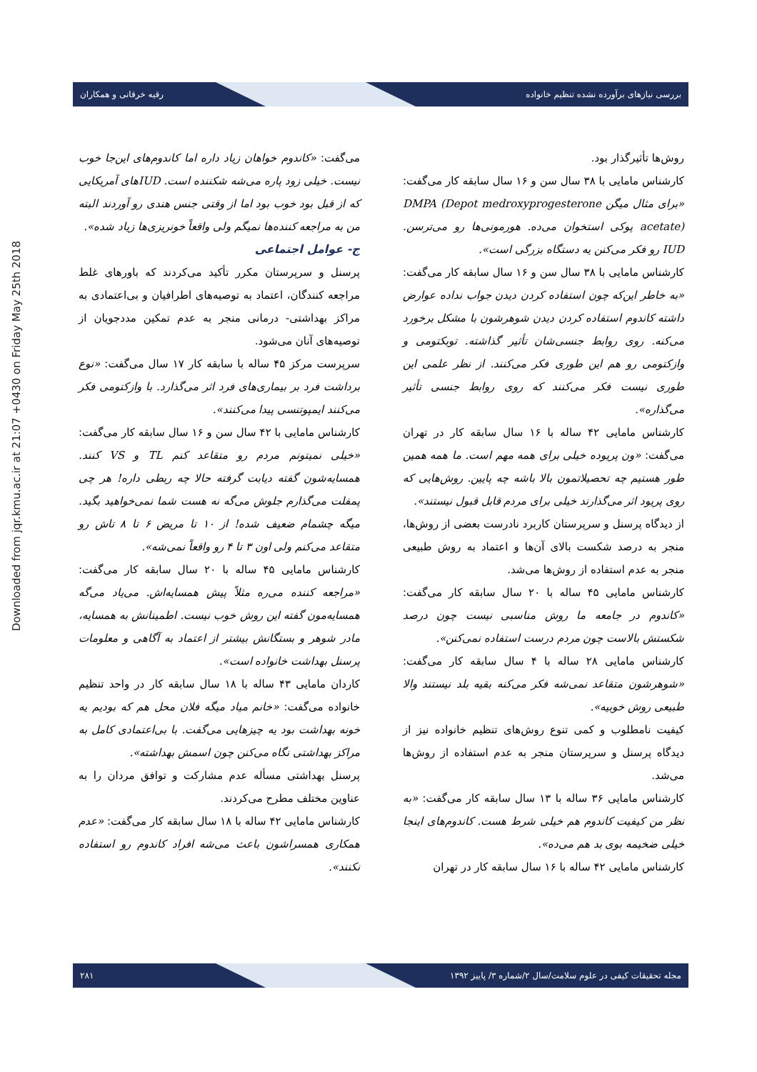Downloaded from jqr.kmu.ac.ir at 21:07 +0430 on Friday May 25th 2018
بررسی نیازهای برآورده نشده تنظیم خانواده رقیه خرقانی و همکاران
روش‌ها تأثیرگذار بود.
کارشناس مامایی با ۳۸ سال سن و ۱۶ سال سابقه کار می‌گفت: «برای مثال میگن DMPA (Depot medroxyprogesterone acetate) پوکی استخوان می‌ده. هورمونی‌ها رو می‌ترسن. IUD رو فکر می‌کنن یه دستگاه بزرگی است».
کارشناس مامایی با ۳۸ سال سن و ۱۶ سال سابقه کار می‌گفت: «به خاطر این‌که چون استفاده کردن دیدن جواب نداده عوارض داشته کاندوم استفاده کردن دیدن شوهرشون با مشکل برخورد می‌کنه. روی روابط جنسی‌شان تأثیر گذاشته. توبکتومی و وازکتومی رو هم این طوری فکر می‌کنند. از نظر علمی این طوری نیست فکر می‌کنند که روی روابط جنسی تأثیر می‌گذاره».
کارشناس مامایی ۴۲ ساله با ۱۶ سال سابقه کار در تهران می‌گفت: «ون پریوده خیلی برای همه مهم است. ما همه همین طور هستیم چه تحصیلاتمون بالا باشه چه پایین. روش‌هایی که روی پریود اثر می‌گذارند خیلی برای مردم قابل قبول نیستند».
از دیدگاه پرسنل و سرپرستان کاربرد نادرست بعضی از روش‌ها، منجر به درصد شکست بالای آن‌ها و اعتماد به روش طبیعی منجر به عدم استفاده از روش‌ها می‌شد.
کارشناس مامایی ۴۵ ساله با ۲۰ سال سابقه کار می‌گفت: «کاندوم در جامعه ما روش مناسبی نیست چون درصد شکستش بالاست چون مردم درست استفاده نمی‌کنن».
کارشناس مامایی ۲۸ ساله با ۴ سال سابقه کار می‌گفت: «شوهرشون متقاعد نمی‌شه فکر می‌کنه بقیه بلد نیستند والا طبیعی روش خوبیه».
کیفیت نامطلوب و کمی تنوع روش‌های تنظیم خانواده نیز از دیدگاه پرسنل و سرپرستان منجر به عدم استفاده از روش‌ها می‌شد.
کارشناس مامایی ۳۶ ساله با ۱۳ سال سابقه کار می‌گفت: «به نظر من کیفیت کاندوم هم خیلی شرط هست. کاندوم‌های اینجا خیلی ضخیمه بوی بد هم می‌ده».
کارشناس مامایی ۴۲ ساله با ۱۶ سال سابقه کار در تهران
می‌گفت: «کاندوم خواهان زیاد داره اما کاندوم‌های این‌جا خوب نیست. خیلی زود پاره می‌شه شکننده است. IUDهای آمریکایی که از قبل بود خوب بود اما از وقتی جنس هندی رو آوردند البته من به مراجعه کننده‌ها نمیگم ولی واقعاً خونریزی‌ها زیاد شده».
ج- عوامل اجتماعی
پرسنل و سرپرستان مکرر تأکید می‌کردند که باورهای غلط مراجعه کنندگان، اعتماد به توصیه‌های اطرافیان و بی‌اعتمادی به مراکز بهداشتی- درمانی منجر به عدم تمکین مددجویان از توصیه‌های آنان می‌شود.
سرپرست مرکز ۴۵ ساله با سابقه کار ۱۷ سال می‌گفت: «نوع برداشت فرد بر بیماری‌های فرد اثر می‌گذارد. با وازکتومی فکر می‌کنند ایمپوتنسی پیدا می‌کنند».
کارشناس مامایی با ۴۲ سال سن و ۱۶ سال سابقه کار می‌گفت: «خیلی نمیتونم مردم رو متقاعد کنم TL و VS کنند. همسایه‌شون گفته دیابت گرفته حالا چه ربطی داره! هر چی پمفلت می‌گذارم جلوش می‌گه نه هست شما نمی‌خواهید بگید. میگه چشمام ضعیف شده! از ۱۰ تا مریض ۶ تا ۸ تاش رو متقاعد می‌کنم ولی اون ۳ تا ۴ رو واقعاً نمی‌شه».
کارشناس مامایی ۴۵ ساله با ۲۰ سال سابقه کار می‌گفت: «مراجعه کننده می‌ره مثلاً پیش همسایه‌اش. می‌یاد می‌گه همسایه‌مون گفته این روش خوب نیست. اطمینانش به همسایه، مادر شوهر و بستگانش بیشتر از اعتماد به آگاهی و معلومات پرسنل بهداشت خانواده است».
کاردان مامایی ۴۳ ساله با ۱۸ سال سابقه کار در واحد تنظیم خانواده می‌گفت: «خانم میاد میگه فلان محل هم که بودیم یه خونه بهداشت بود یه چیزهایی می‌گفت. با بی‌اعتمادی کامل به مراکز بهداشتی نگاه می‌کنن چون اسمش بهداشته».
پرسنل بهداشتی مسأله عدم مشارکت و توافق مردان را به عناوین مختلف مطرح می‌کردند.
کارشناس مامایی ۴۲ ساله با ۱۸ سال سابقه کار می‌گفت: «عدم همکاری همسراشون باعث می‌شه افراد کاندوم رو استفاده نکنند».
مجله تحقیقات کیفی در علوم سلامت/سال ۲/شماره ۳/ پاییز ۱۳۹۲ ۲۸۱